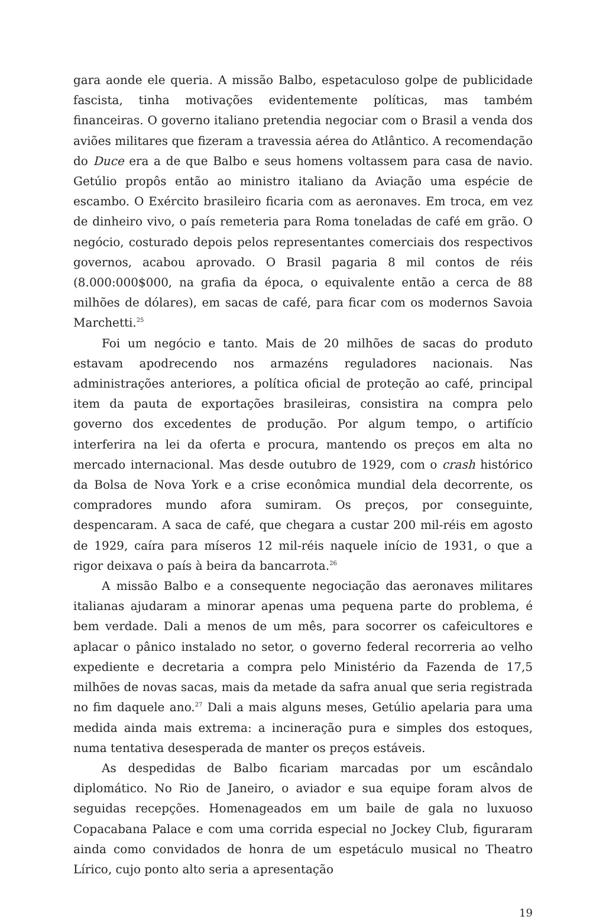gara aonde ele queria. A missão Balbo, espetaculoso golpe de publicidade fascista, tinha motivações evidentemente políticas, mas também financeiras. O governo italiano pretendia negociar com o Brasil a venda dos aviões militares que fizeram a travessia aérea do Atlântico. A recomendação do Duce era a de que Balbo e seus homens voltassem para casa de navio. Getúlio propôs então ao ministro italiano da Aviação uma espécie de escambo. O Exército brasileiro ficaria com as aeronaves. Em troca, em vez de dinheiro vivo, o país remeteria para Roma toneladas de café em grão. O negócio, costurado depois pelos representantes comerciais dos respectivos governos, acabou aprovado. O Brasil pagaria 8 mil contos de réis (8.000:000$000, na grafia da época, o equivalente então a cerca de 88 milhões de dólares), em sacas de café, para ficar com os modernos Savoia Marchetti.<sup>25</sup>
Foi um negócio e tanto. Mais de 20 milhões de sacas do produto estavam apodrecendo nos armazéns reguladores nacionais. Nas administrações anteriores, a política oficial de proteção ao café, principal item da pauta de exportações brasileiras, consistira na compra pelo governo dos excedentes de produção. Por algum tempo, o artifício interferira na lei da oferta e procura, mantendo os preços em alta no mercado internacional. Mas desde outubro de 1929, com o crash histórico da Bolsa de Nova York e a crise econômica mundial dela decorrente, os compradores mundo afora sumiram. Os preços, por conseguinte, despencaram. A saca de café, que chegara a custar 200 mil-réis em agosto de 1929, caíra para míseros 12 mil-réis naquele início de 1931, o que a rigor deixava o país à beira da bancarrota.<sup>26</sup>
A missão Balbo e a consequente negociação das aeronaves militares italianas ajudaram a minorar apenas uma pequena parte do problema, é bem verdade. Dali a menos de um mês, para socorrer os cafeicultores e aplacar o pânico instalado no setor, o governo federal recorreria ao velho expediente e decretaria a compra pelo Ministério da Fazenda de 17,5 milhões de novas sacas, mais da metade da safra anual que seria registrada no fim daquele ano.<sup>27</sup> Dali a mais alguns meses, Getúlio apelaria para uma medida ainda mais extrema: a incineração pura e simples dos estoques, numa tentativa desesperada de manter os preços estáveis.
As despedidas de Balbo ficariam marcadas por um escândalo diplomático. No Rio de Janeiro, o aviador e sua equipe foram alvos de seguidas recepções. Homenageados em um baile de gala no luxuoso Copacabana Palace e com uma corrida especial no Jockey Club, figuraram ainda como convidados de honra de um espetáculo musical no Theatro Lírico, cujo ponto alto seria a apresentação
19